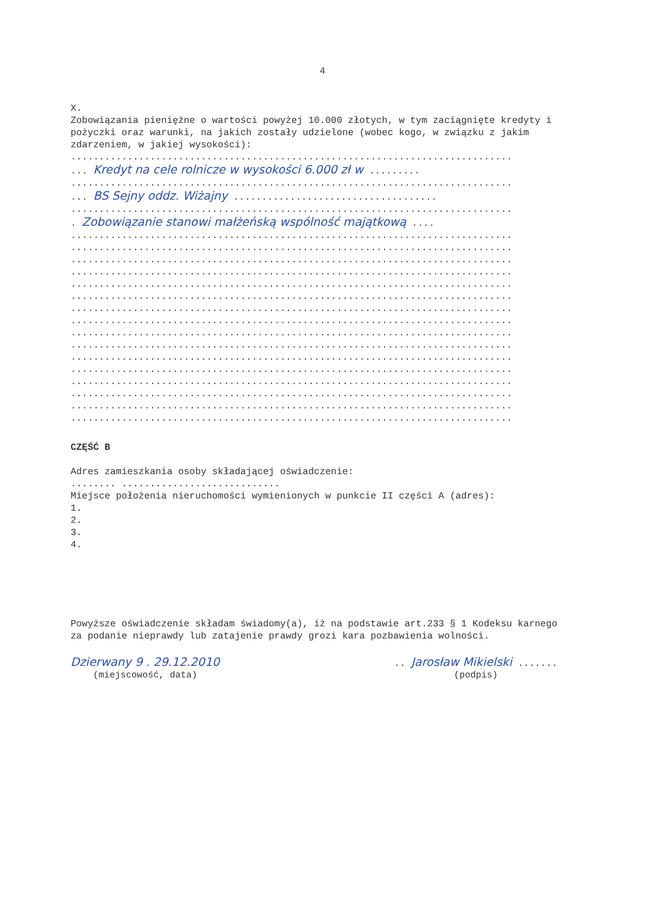4
X.
Zobowiązania pieniężne o wartości powyżej 10.000 złotych, w tym zaciągnięte kredyty i pożyczki oraz warunki, na jakich zostały udzielone (wobec kogo, w związku z jakim zdarzeniem, w jakiej wysokości):
..............................................................................
... Kredyt na cele rolnicze w wysokości 6.000 zł w .........
..............................................................................
... BS Sejny oddz. Wiżajny ....................................
..............................................................................
. Zobowiązanie stanowi małżeńską wspólność majątkową ....
..............................................................................
..............................................................................
..............................................................................
..............................................................................
..............................................................................
..............................................................................
..............................................................................
..............................................................................
..............................................................................
..............................................................................
..............................................................................
..............................................................................
..............................................................................
..............................................................................
..............................................................................
..............................................................................
CZĘŚĆ B
Adres zamieszkania osoby składającej oświadczenie:
........ ............................
Miejsce położenia nieruchomości wymienionych w punkcie II części A (adres):
1.
2.
3.
4.
Powyższe oświadczenie składam świadomy(a), iż na podstawie art.233 § 1 Kodeksu karnego za podanie nieprawdy lub zatajenie prawdy grozi kara pozbawienia wolności.
Dzierwany 9 . 29.12.2010
(miejscowość, data)
.. Jarosław Mikielski .......
(podpis)